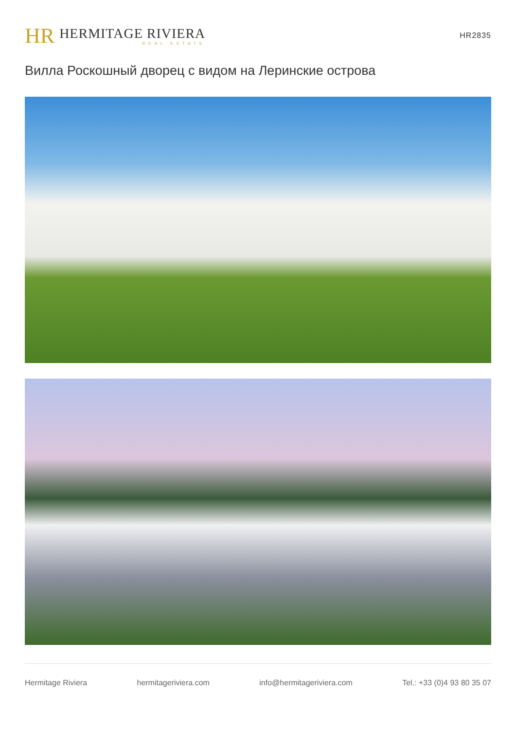HR
HERMITAGE RIVIERA
REAL ESTATE
HR2835
Вилла Роскошный дворец с видом на Леринские острова
Hermitage Riviera hermitageriviera.com info@hermitageriviera.com Tel.: +33 (0)4 93 80 35 07